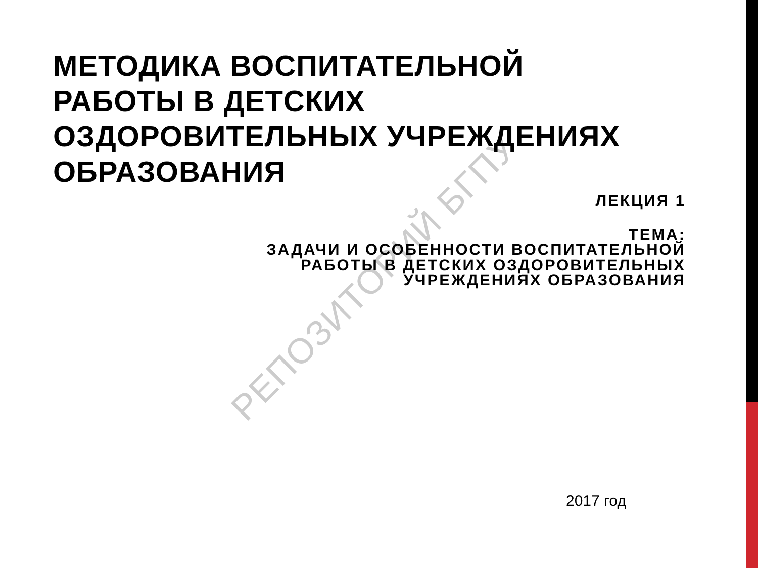РЕПОЗИТОРИЙ БГПУ
МЕТОДИКА ВОСПИТАТЕЛЬНОЙ
РАБОТЫ В ДЕТСКИХ
ОЗДОРОВИТЕЛЬНЫХ УЧРЕЖДЕНИЯХ
ОБРАЗОВАНИЯ
ЛЕКЦИЯ 1
ТЕМА:
ЗАДАЧИ И ОСОБЕННОСТИ ВОСПИТАТЕЛЬНОЙ
РАБОТЫ В ДЕТСКИХ ОЗДОРОВИТЕЛЬНЫХ
УЧРЕЖДЕНИЯХ ОБРАЗОВАНИЯ
2017 год